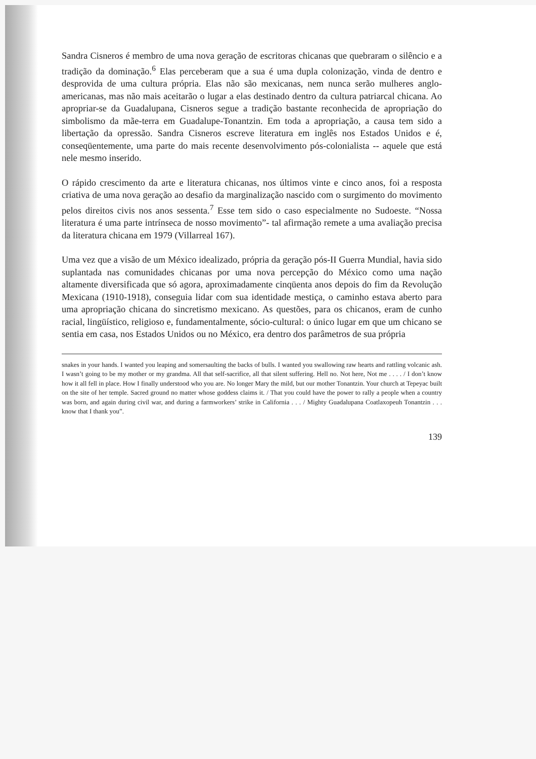Sandra Cisneros é membro de uma nova geração de escritoras chicanas que quebraram o silêncio e a tradição da dominação.<sup>6</sup> Elas perceberam que a sua é uma dupla colonização, vinda de dentro e desprovida de uma cultura própria. Elas não são mexicanas, nem nunca serão mulheres anglo-americanas, mas não mais aceitarão o lugar a elas destinado dentro da cultura patriarcal chicana. Ao apropriar-se da Guadalupana, Cisneros segue a tradição bastante reconhecida de apropriação do simbolismo da mãe-terra em Guadalupe-Tonantzin. Em toda a apropriação, a causa tem sido a libertação da opressão. Sandra Cisneros escreve literatura em inglês nos Estados Unidos e é, conseqüentemente, uma parte do mais recente desenvolvimento pós-colonialista -- aquele que está nele mesmo inserido.
O rápido crescimento da arte e literatura chicanas, nos últimos vinte e cinco anos, foi a resposta criativa de uma nova geração ao desafio da marginalização nascido com o surgimento do movimento pelos direitos civis nos anos sessenta.<sup>7</sup> Esse tem sido o caso especialmente no Sudoeste. “Nossa literatura é uma parte intrínseca de nosso movimento”- tal afirmação remete a uma avaliação precisa da literatura chicana em 1979 (Villarreal 167).
Uma vez que a visão de um México idealizado, própria da geração pós-II Guerra Mundial, havia sido suplantada nas comunidades chicanas por uma nova percepção do México como uma nação altamente diversificada que só agora, aproximadamente cinqüenta anos depois do fim da Revolução Mexicana (1910-1918), conseguia lidar com sua identidade mestiça, o caminho estava aberto para uma apropriação chicana do sincretismo mexicano. As questões, para os chicanos, eram de cunho racial, lingüístico, religioso e, fundamentalmente, sócio-cultural: o único lugar em que um chicano se sentia em casa, nos Estados Unidos ou no México, era dentro dos parâmetros de sua própria
snakes in your hands. I wanted you leaping and somersaulting the backs of bulls. I wanted you swallowing raw hearts and rattling volcanic ash. I wasn’t going to be my mother or my grandma. All that self-sacrifice, all that silent suffering. Hell no. Not here, Not me . . . . / I don’t know how it all fell in place. How I finally understood who you are. No longer Mary the mild, but our mother Tonantzin. Your church at Tepeyac built on the site of her temple. Sacred ground no matter whose goddess claims it. / That you could have the power to rally a people when a country was born, and again during civil war, and during a farmworkers’ strike in California . . . / Mighty Guadalupana Coatlaxopeuh Tonantzin . . . know that I thank you”.
139